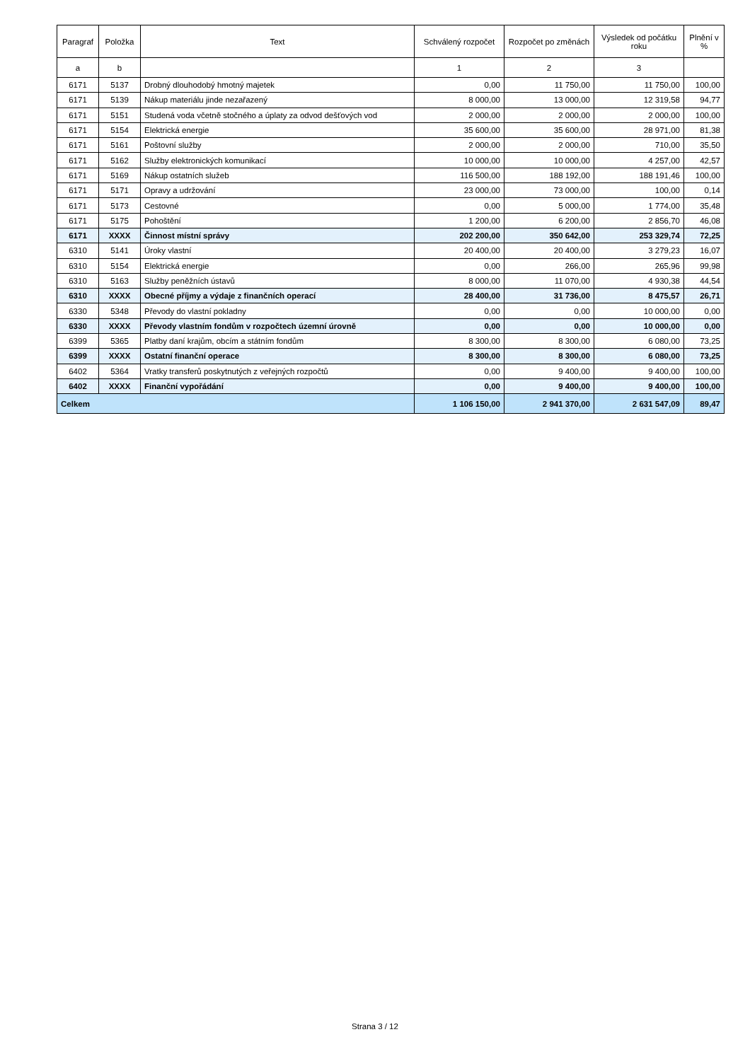| Paragraf | Položka | Text | Schválený rozpočet | Rozpočet po změnách | Výsledek od počátku roku | Plnění v % |
| --- | --- | --- | --- | --- | --- | --- |
| a | b | | 1 | 2 | 3 | |
| 6171 | 5137 | Drobný dlouhodobý hmotný majetek | 0,00 | 11 750,00 | 11 750,00 | 100,00 |
| 6171 | 5139 | Nákup materiálu jinde nezařazený | 8 000,00 | 13 000,00 | 12 319,58 | 94,77 |
| 6171 | 5151 | Studená voda včetně stočného a úplaty za odvod dešťových vod | 2 000,00 | 2 000,00 | 2 000,00 | 100,00 |
| 6171 | 5154 | Elektrická energie | 35 600,00 | 35 600,00 | 28 971,00 | 81,38 |
| 6171 | 5161 | Poštovní služby | 2 000,00 | 2 000,00 | 710,00 | 35,50 |
| 6171 | 5162 | Služby elektronických komunikací | 10 000,00 | 10 000,00 | 4 257,00 | 42,57 |
| 6171 | 5169 | Nákup ostatních služeb | 116 500,00 | 188 192,00 | 188 191,46 | 100,00 |
| 6171 | 5171 | Opravy a udržování | 23 000,00 | 73 000,00 | 100,00 | 0,14 |
| 6171 | 5173 | Cestovné | 0,00 | 5 000,00 | 1 774,00 | 35,48 |
| 6171 | 5175 | Pohoštění | 1 200,00 | 6 200,00 | 2 856,70 | 46,08 |
| 6171 | XXXX | Činnost místní správy | 202 200,00 | 350 642,00 | 253 329,74 | 72,25 |
| 6310 | 5141 | Úroky vlastní | 20 400,00 | 20 400,00 | 3 279,23 | 16,07 |
| 6310 | 5154 | Elektrická energie | 0,00 | 266,00 | 265,96 | 99,98 |
| 6310 | 5163 | Služby peněžních ústavů | 8 000,00 | 11 070,00 | 4 930,38 | 44,54 |
| 6310 | XXXX | Obecné příjmy a výdaje z finančních operací | 28 400,00 | 31 736,00 | 8 475,57 | 26,71 |
| 6330 | 5348 | Převody do vlastní pokladny | 0,00 | 0,00 | 10 000,00 | 0,00 |
| 6330 | XXXX | Převody vlastním fondům v rozpočtech územní úrovně | 0,00 | 0,00 | 10 000,00 | 0,00 |
| 6399 | 5365 | Platby daní krajům, obcím a státním fondům | 8 300,00 | 8 300,00 | 6 080,00 | 73,25 |
| 6399 | XXXX | Ostatní finanční operace | 8 300,00 | 8 300,00 | 6 080,00 | 73,25 |
| 6402 | 5364 | Vratky transferů poskytnutých z veřejných rozpočtů | 0,00 | 9 400,00 | 9 400,00 | 100,00 |
| 6402 | XXXX | Finanční vypořádání | 0,00 | 9 400,00 | 9 400,00 | 100,00 |
| Celkem | | | 1 106 150,00 | 2 941 370,00 | 2 631 547,09 | 89,47 |
Strana 3 / 12